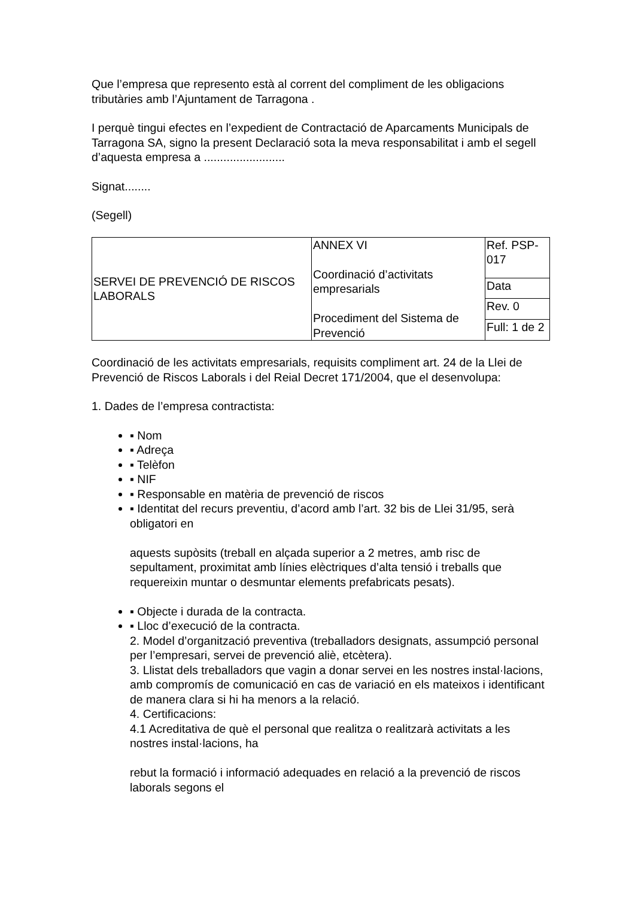Que l’empresa que represento està al corrent del compliment de les obligacions tributàries amb l’Ajuntament de Tarragona .
I perquè tingui efectes en l’expedient de Contractació de Aparcaments Municipals de Tarragona SA, signo la present Declaració sota la meva responsabilitat i amb el segell d’aquesta empresa a .........................
Signat........
(Segell)
| SERVEI DE PREVENCIÓ DE RISCOS LABORALS | ANNEX VI Coordinació d’activitats empresarials Procediment del Sistema de Prevenció | Ref. PSP-017 |
| | | Data |
| | | Rev. 0 |
| | | Full: 1 de 2 |
Coordinació de les activitats empresarials, requisits compliment art. 24 de la Llei de Prevenció de Riscos Laborals i del Reial Decret 171/2004, que el desenvolupa:
1. Dades de l’empresa contractista:
▪ Nom
▪ Adreça
▪ Telèfon
▪ NIF
▪ Responsable en matèria de prevenció de riscos
▪ Identitat del recurs preventiu, d’acord amb l’art. 32 bis de Llei 31/95, serà obligatori en
aquests supòsits (treball en alçada superior a 2 metres, amb risc de sepultament, proximitat amb línies elèctriques d’alta tensió i treballs que requereixin muntar o desmuntar elements prefabricats pesats).
▪ Objecte i durada de la contracta.
▪ Lloc d’execució de la contracta.
2. Model d’organització preventiva (treballadors designats, assumpció personal per l’empresari, servei de prevenció aliè, etcètera).
3. Llistat dels treballadors que vagin a donar servei en les nostres instal·lacions, amb compromís de comunicació en cas de variació en els mateixos i identificant de manera clara si hi ha menors a la relació.
4. Certificacions:
4.1 Acreditativa de què el personal que realitza o realitzarà activitats a les nostres instal·lacions, ha
rebut la formació i informació adequades en relació a la prevenció de riscos laborals segons el